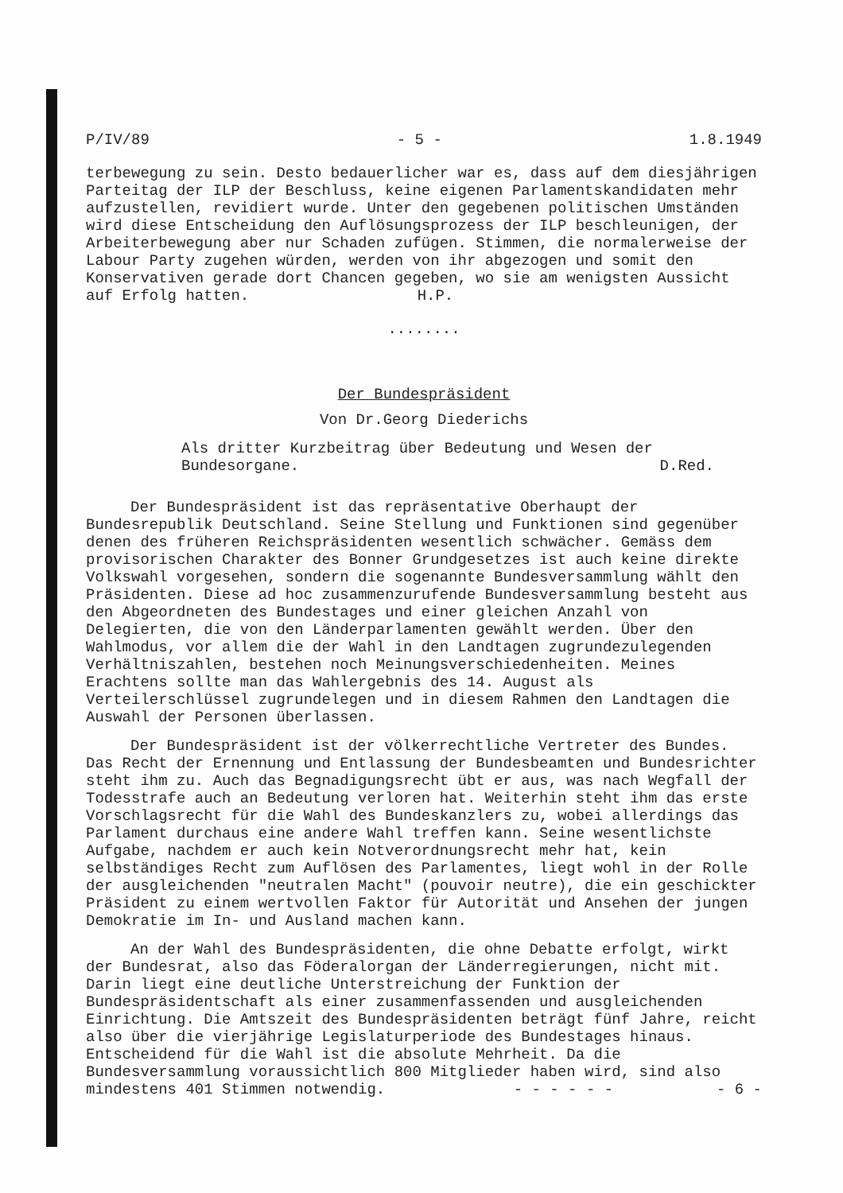P/IV/89 - 5 - 1.8.1949
terbewegung zu sein. Desto bedauerlicher war es, dass auf dem diesjährigen Parteitag der ILP der Beschluss, keine eigenen Parlamentskandidaten mehr aufzustellen, revidiert wurde. Unter den gegebenen politischen Umständen wird diese Entscheidung den Auflösungsprozess der ILP beschleunigen, der Arbeiterbewegung aber nur Schaden zufügen. Stimmen, die normalerweise der Labour Party zugehen würden, werden von ihr abgezogen und somit den Konservativen gerade dort Chancen gegeben, wo sie am wenigsten Aussicht auf Erfolg hatten. H.P.
........
Der Bundespräsident
Von Dr.Georg Diederichs
Als dritter Kurzbeitrag über Bedeutung und Wesen der Bundesorgane. D.Red.
Der Bundespräsident ist das repräsentative Oberhaupt der Bundesrepublik Deutschland. Seine Stellung und Funktionen sind gegenüber denen des früheren Reichspräsidenten wesentlich schwächer. Gemäss dem provisorischen Charakter des Bonner Grundgesetzes ist auch keine direkte Volkswahl vorgesehen, sondern die sogenannte Bundesversammlung wählt den Präsidenten. Diese ad hoc zusammenzurufende Bundesversammlung besteht aus den Abgeordneten des Bundestages und einer gleichen Anzahl von Delegierten, die von den Länderparlamenten gewählt werden. Über den Wahlmodus, vor allem die der Wahl in den Landtagen zugrundezulegenden Verhältniszahlen, bestehen noch Meinungsverschiedenheiten. Meines Erachtens sollte man das Wahlergebnis des 14. August als Verteilerschlüssel zugrundelegen und in diesem Rahmen den Landtagen die Auswahl der Personen überlassen.
Der Bundespräsident ist der völkerrechtliche Vertreter des Bundes. Das Recht der Ernennung und Entlassung der Bundesbeamten und Bundesrichter steht ihm zu. Auch das Begnadigungsrecht übt er aus, was nach Wegfall der Todesstrafe auch an Bedeutung verloren hat. Weiterhin steht ihm das erste Vorschlagsrecht für die Wahl des Bundeskanzlers zu, wobei allerdings das Parlament durchaus eine andere Wahl treffen kann. Seine wesentlichste Aufgabe, nachdem er auch kein Notverordnungsrecht mehr hat, kein selbständiges Recht zum Auflösen des Parlamentes, liegt wohl in der Rolle der ausgleichenden "neutralen Macht" (pouvoir neutre), die ein geschickter Präsident zu einem wertvollen Faktor für Autorität und Ansehen der jungen Demokratie im In- und Ausland machen kann.
An der Wahl des Bundespräsidenten, die ohne Debatte erfolgt, wirkt der Bundesrat, also das Föderalorgan der Länderregierungen, nicht mit. Darin liegt eine deutliche Unterstreichung der Funktion der Bundespräsidentschaft als einer zusammenfassenden und ausgleichenden Einrichtung. Die Amtszeit des Bundespräsidenten beträgt fünf Jahre, reicht also über die vierjährige Legislaturperiode des Bundestages hinaus. Entscheidend für die Wahl ist die absolute Mehrheit. Da die Bundesversammlung voraussichtlich 800 Mitglieder haben wird, sind also mindestens 401 Stimmen notwendig. - - - - - - - 6 -